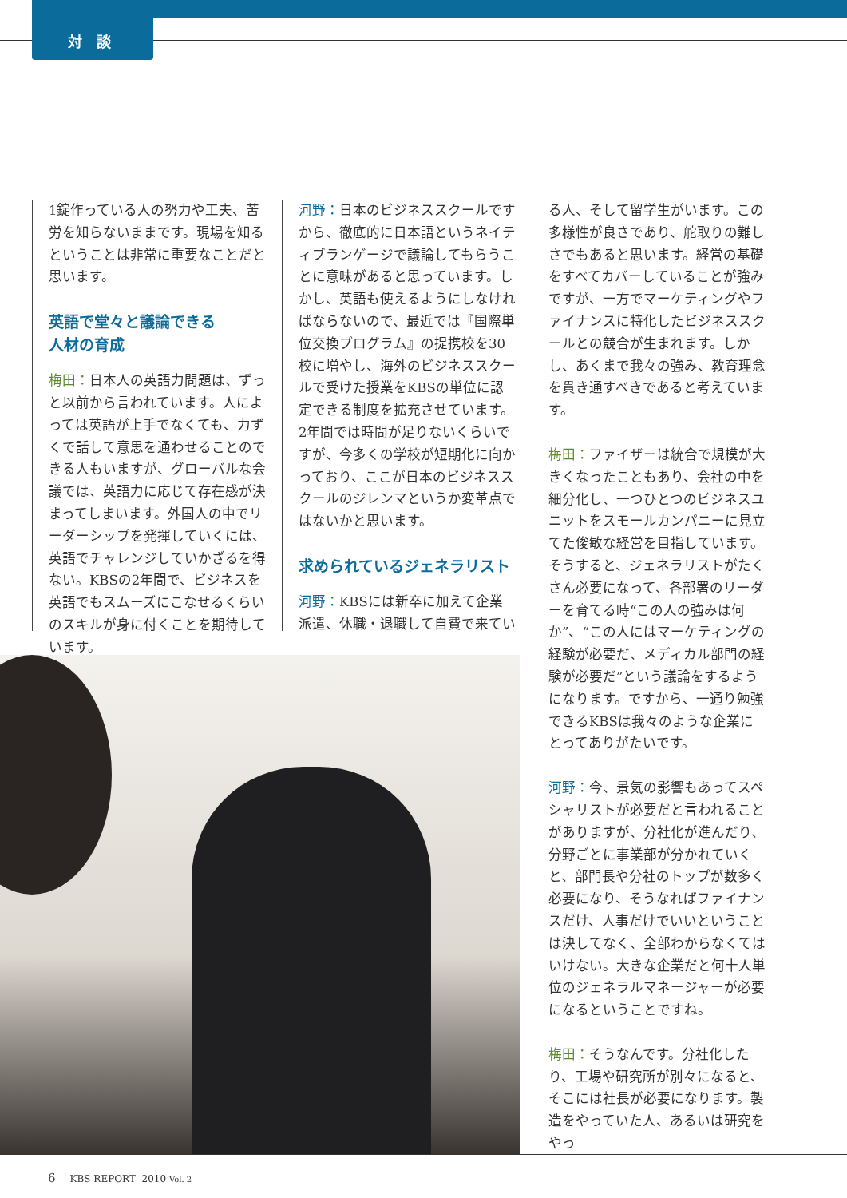対談
1錠作っている人の努力や工夫、苦労を知らないままです。現場を知るということは非常に重要なことだと思います。
英語で堂々と議論できる
人材の育成
梅田：日本人の英語力問題は、ずっと以前から言われています。人によっては英語が上手でなくても、力ずくで話して意思を通わせることのできる人もいますが、グローバルな会議では、英語力に応じて存在感が決まってしまいます。外国人の中でリーダーシップを発揮していくには、英語でチャレンジしていかざるを得ない。KBSの2年間で、ビジネスを英語でもスムーズにこなせるくらいのスキルが身に付くことを期待しています。
河野：日本のビジネススクールですから、徹底的に日本語というネイティブランゲージで議論してもらうことに意味があると思っています。しかし、英語も使えるようにしなければならないので、最近では『国際単位交換プログラム』の提携校を30校に増やし、海外のビジネススクールで受けた授業をKBSの単位に認定できる制度を拡充させています。2年間では時間が足りないくらいですが、今多くの学校が短期化に向かっており、ここが日本のビジネススクールのジレンマというか変革点ではないかと思います。
求められているジェネラリスト
河野：KBSには新卒に加えて企業派遣、休職・退職して自費で来てい
る人、そして留学生がいます。この多様性が良さであり、舵取りの難しさでもあると思います。経営の基礎をすべてカバーしていることが強みですが、一方でマーケティングやファイナンスに特化したビジネススクールとの競合が生まれます。しかし、あくまで我々の強み、教育理念を貫き通すべきであると考えています。
梅田：ファイザーは統合で規模が大きくなったこともあり、会社の中を細分化し、一つひとつのビジネスユニットをスモールカンパニーに見立てた俊敏な経営を目指しています。そうすると、ジェネラリストがたくさん必要になって、各部署のリーダーを育てる時“この人の強みは何か”、“この人にはマーケティングの経験が必要だ、メディカル部門の経験が必要だ”という議論をするようになります。ですから、一通り勉強できるKBSは我々のような企業にとってありがたいです。
河野：今、景気の影響もあってスペシャリストが必要だと言われることがありますが、分社化が進んだり、分野ごとに事業部が分かれていくと、部門長や分社のトップが数多く必要になり、そうなればファイナンスだけ、人事だけでいいということは決してなく、全部わからなくてはいけない。大きな企業だと何十人単位のジェネラルマネージャーが必要になるということですね。
梅田：そうなんです。分社化したり、工場や研究所が別々になると、そこには社長が必要になります。製造をやっていた人、あるいは研究をやっ
6 KBS REPORT 2010 Vol. 2